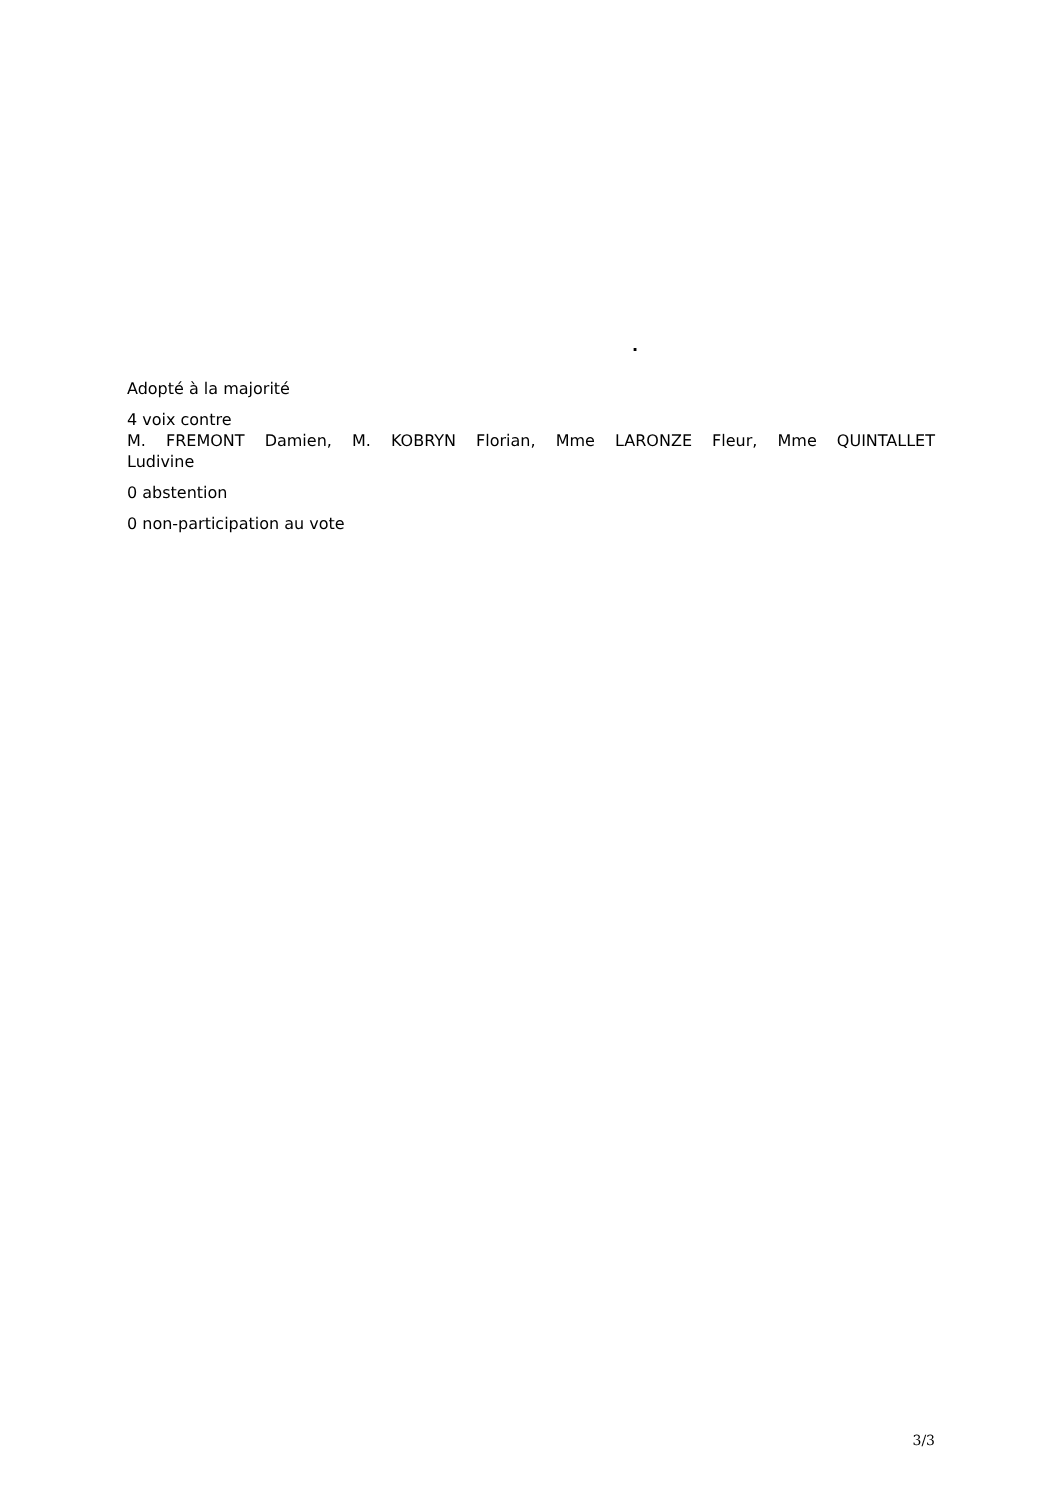.
Adopté à la majorité
4 voix contre
M. FREMONT Damien, M. KOBRYN Florian, Mme LARONZE Fleur, Mme QUINTALLET
Ludivine
0 abstention
0 non-participation au vote
3/3